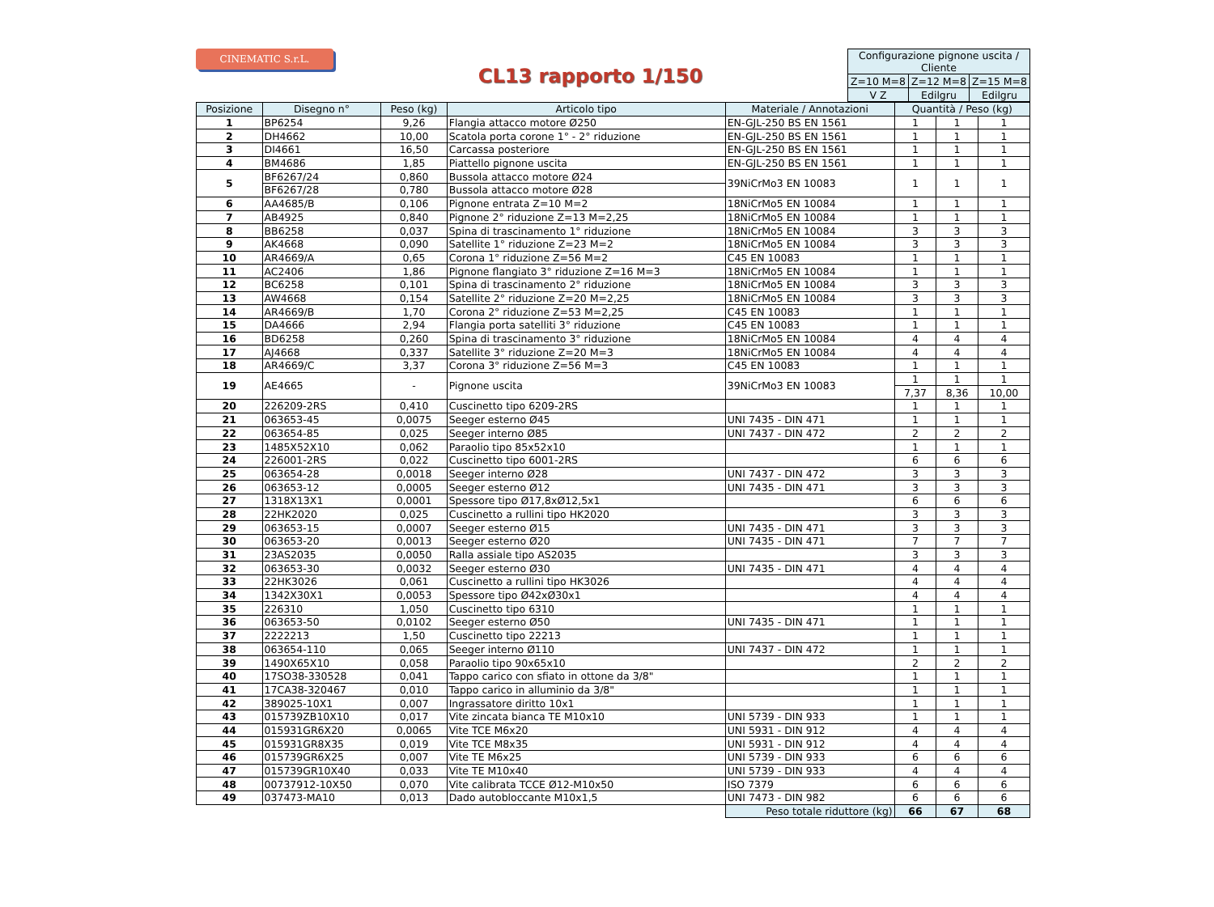CINEMATIC S.r.L.
CL13 rapporto 1/150
| Configurazione pignone uscita / Cliente | | |
| Z=10 M=8 | Z=12 M=8 | Z=15 M=8 |
| V Z | Edilgru | Edilgru |
| Posizione | Disegno n° | Peso (kg) | Articolo tipo | Materiale / Annotazioni | Quantità / Peso (kg) | | |
| --- | --- | --- | --- | --- | --- | --- | --- |
| 1 | BP6254 | 9,26 | Flangia attacco motore Ø250 | EN-GJL-250 BS EN 1561 | 1 | 1 | 1 |
| 2 | DH4662 | 10,00 | Scatola porta corone 1° - 2° riduzione | EN-GJL-250 BS EN 1561 | 1 | 1 | 1 |
| 3 | DI4661 | 16,50 | Carcassa posteriore | EN-GJL-250 BS EN 1561 | 1 | 1 | 1 |
| 4 | BM4686 | 1,85 | Piattello pignone uscita | EN-GJL-250 BS EN 1561 | 1 | 1 | 1 |
| 5 | BF6267/24 | 0,860 | Bussola attacco motore Ø24 | 39NiCrMo3 EN 10083 | 1 | 1 | 1 |
| | BF6267/28 | 0,780 | Bussola attacco motore Ø28 | | | | |
| 6 | AA4685/B | 0,106 | Pignone entrata Z=10 M=2 | 18NiCrMo5 EN 10084 | 1 | 1 | 1 |
| 7 | AB4925 | 0,840 | Pignone 2° riduzione Z=13 M=2,25 | 18NiCrMo5 EN 10084 | 1 | 1 | 1 |
| 8 | BB6258 | 0,037 | Spina di trascinamento 1° riduzione | 18NiCrMo5 EN 10084 | 3 | 3 | 3 |
| 9 | AK4668 | 0,090 | Satellite 1° riduzione Z=23 M=2 | 18NiCrMo5 EN 10084 | 3 | 3 | 3 |
| 10 | AR4669/A | 0,65 | Corona 1° riduzione Z=56 M=2 | C45 EN 10083 | 1 | 1 | 1 |
| 11 | AC2406 | 1,86 | Pignone flangiato 3° riduzione Z=16 M=3 | 18NiCrMo5 EN 10084 | 1 | 1 | 1 |
| 12 | BC6258 | 0,101 | Spina di trascinamento 2° riduzione | 18NiCrMo5 EN 10084 | 3 | 3 | 3 |
| 13 | AW4668 | 0,154 | Satellite 2° riduzione Z=20 M=2,25 | 18NiCrMo5 EN 10084 | 3 | 3 | 3 |
| 14 | AR4669/B | 1,70 | Corona 2° riduzione Z=53 M=2,25 | C45 EN 10083 | 1 | 1 | 1 |
| 15 | DA4666 | 2,94 | Flangia porta satelliti 3° riduzione | C45 EN 10083 | 1 | 1 | 1 |
| 16 | BD6258 | 0,260 | Spina di trascinamento 3° riduzione | 18NiCrMo5 EN 10084 | 4 | 4 | 4 |
| 17 | AJ4668 | 0,337 | Satellite 3° riduzione Z=20 M=3 | 18NiCrMo5 EN 10084 | 4 | 4 | 4 |
| 18 | AR4669/C | 3,37 | Corona 3° riduzione Z=56 M=3 | C45 EN 10083 | 1 | 1 | 1 |
| 19 | AE4665 | - | Pignone uscita | 39NiCrMo3 EN 10083 | 1 | 1 | 1 |
| | | | | | 7,37 | 8,36 | 10,00 |
| 20 | 226209-2RS | 0,410 | Cuscinetto tipo 6209-2RS | | 1 | 1 | 1 |
| 21 | 063653-45 | 0,0075 | Seeger esterno Ø45 | UNI 7435 - DIN 471 | 1 | 1 | 1 |
| 22 | 063654-85 | 0,025 | Seeger interno Ø85 | UNI 7437 - DIN 472 | 2 | 2 | 2 |
| 23 | 1485X52X10 | 0,062 | Paraolio tipo 85x52x10 | | 1 | 1 | 1 |
| 24 | 226001-2RS | 0,022 | Cuscinetto tipo 6001-2RS | | 6 | 6 | 6 |
| 25 | 063654-28 | 0,0018 | Seeger interno Ø28 | UNI 7437 - DIN 472 | 3 | 3 | 3 |
| 26 | 063653-12 | 0,0005 | Seeger esterno Ø12 | UNI 7435 - DIN 471 | 3 | 3 | 3 |
| 27 | 1318X13X1 | 0,0001 | Spessore tipo Ø17,8xØ12,5x1 | | 6 | 6 | 6 |
| 28 | 22HK2020 | 0,025 | Cuscinetto a rullini tipo HK2020 | | 3 | 3 | 3 |
| 29 | 063653-15 | 0,0007 | Seeger esterno Ø15 | UNI 7435 - DIN 471 | 3 | 3 | 3 |
| 30 | 063653-20 | 0,0013 | Seeger esterno Ø20 | UNI 7435 - DIN 471 | 7 | 7 | 7 |
| 31 | 23AS2035 | 0,0050 | Ralla assiale tipo AS2035 | | 3 | 3 | 3 |
| 32 | 063653-30 | 0,0032 | Seeger esterno Ø30 | UNI 7435 - DIN 471 | 4 | 4 | 4 |
| 33 | 22HK3026 | 0,061 | Cuscinetto a rullini tipo HK3026 | | 4 | 4 | 4 |
| 34 | 1342X30X1 | 0,0053 | Spessore tipo Ø42xØ30x1 | | 4 | 4 | 4 |
| 35 | 226310 | 1,050 | Cuscinetto tipo 6310 | | 1 | 1 | 1 |
| 36 | 063653-50 | 0,0102 | Seeger esterno Ø50 | UNI 7435 - DIN 471 | 1 | 1 | 1 |
| 37 | 2222213 | 1,50 | Cuscinetto tipo 22213 | | 1 | 1 | 1 |
| 38 | 063654-110 | 0,065 | Seeger interno Ø110 | UNI 7437 - DIN 472 | 1 | 1 | 1 |
| 39 | 1490X65X10 | 0,058 | Paraolio tipo 90x65x10 | | 2 | 2 | 2 |
| 40 | 17SO38-330528 | 0,041 | Tappo carico con sfiato in ottone da 3/8" | | 1 | 1 | 1 |
| 41 | 17CA38-320467 | 0,010 | Tappo carico in alluminio da 3/8" | | 1 | 1 | 1 |
| 42 | 389025-10X1 | 0,007 | Ingrassatore diritto 10x1 | | 1 | 1 | 1 |
| 43 | 015739ZB10X10 | 0,017 | Vite zincata bianca TE M10x10 | UNI 5739 - DIN 933 | 1 | 1 | 1 |
| 44 | 015931GR6X20 | 0,0065 | Vite TCE M6x20 | UNI 5931 - DIN 912 | 4 | 4 | 4 |
| 45 | 015931GR8X35 | 0,019 | Vite TCE M8x35 | UNI 5931 - DIN 912 | 4 | 4 | 4 |
| 46 | 015739GR6X25 | 0,007 | Vite TE M6x25 | UNI 5739 - DIN 933 | 6 | 6 | 6 |
| 47 | 015739GR10X40 | 0,033 | Vite TE M10x40 | UNI 5739 - DIN 933 | 4 | 4 | 4 |
| 48 | 00737912-10X50 | 0,070 | Vite calibrata TCCE Ø12-M10x50 | ISO 7379 | 6 | 6 | 6 |
| 49 | 037473-MA10 | 0,013 | Dado autobloccante M10x1,5 | UNI 7473 - DIN 982 | 6 | 6 | 6 |
| | | | | Peso totale riduttore (kg) | 66 | 67 | 68 |